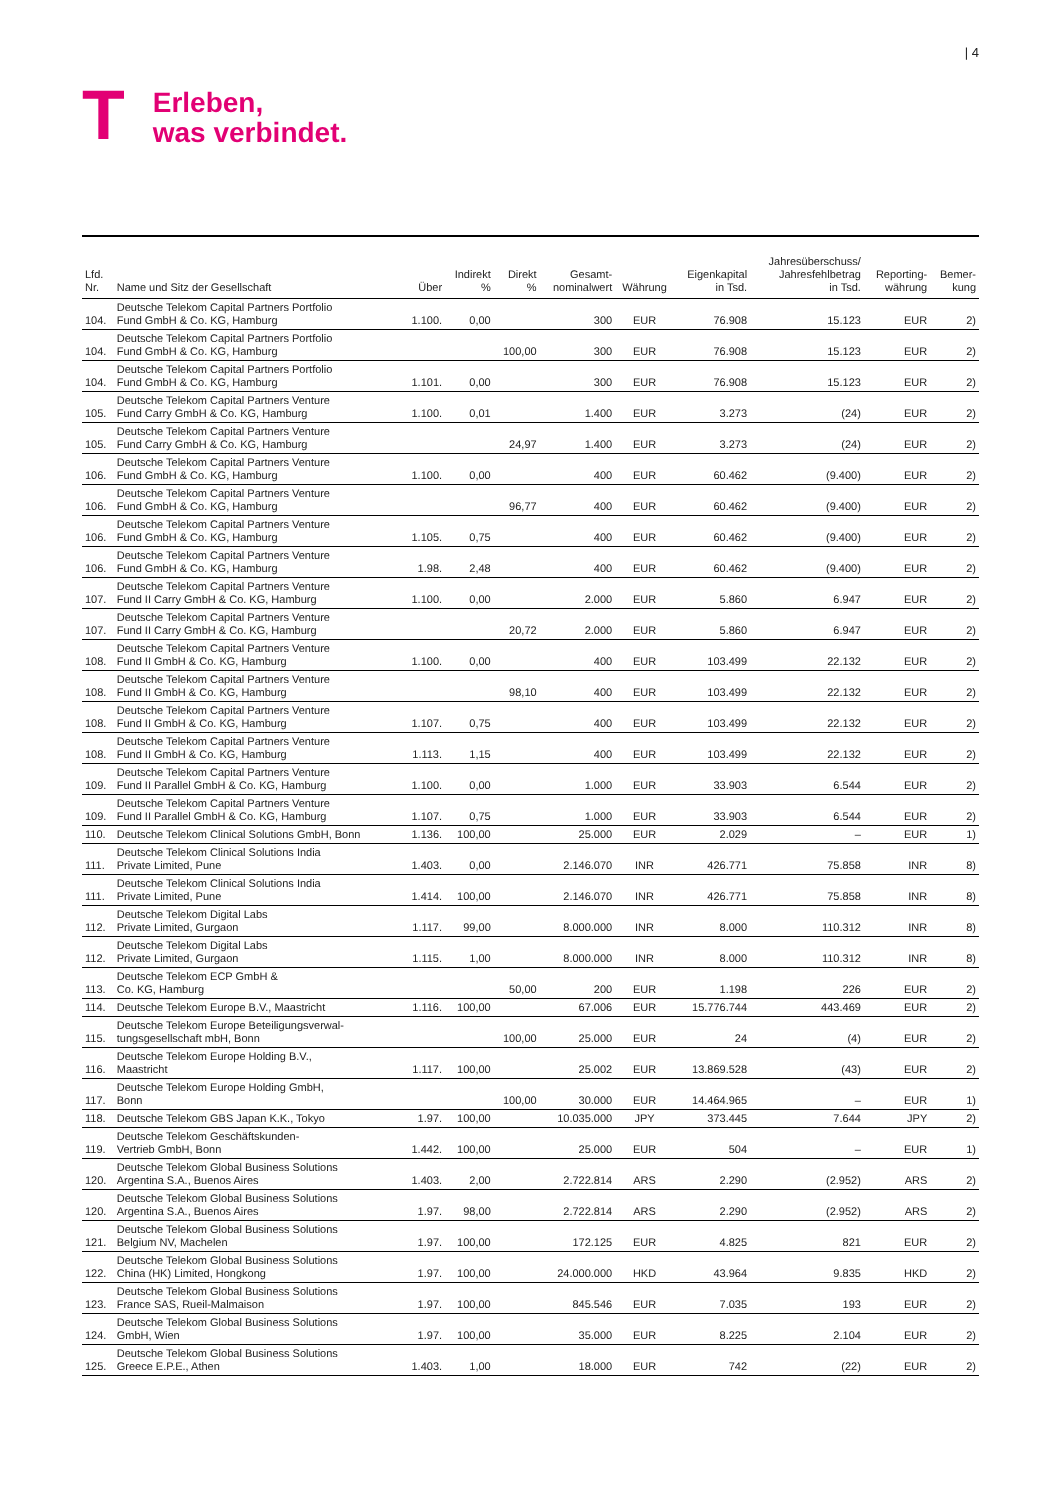T
Erleben,
was verbindet.
| 4
| Lfd. Nr. | Name und Sitz der Gesellschaft | Über | Indirekt % | Direkt % | Gesamt- nominalwert | Währung | Eigenkapital in Tsd. | Jahresüberschuss/ Jahresfehlbetrag in Tsd. | Reporting- währung | Bemer- kung |
| --- | --- | --- | --- | --- | --- | --- | --- | --- | --- | --- |
| 104. | Deutsche Telekom Capital Partners Portfolio Fund GmbH & Co. KG, Hamburg | 1.100. | 0,00 | | 300 | EUR | 76.908 | 15.123 | EUR | 2) |
| 104. | Deutsche Telekom Capital Partners Portfolio Fund GmbH & Co. KG, Hamburg | | | 100,00 | 300 | EUR | 76.908 | 15.123 | EUR | 2) |
| 104. | Deutsche Telekom Capital Partners Portfolio Fund GmbH & Co. KG, Hamburg | 1.101. | 0,00 | | 300 | EUR | 76.908 | 15.123 | EUR | 2) |
| 105. | Deutsche Telekom Capital Partners Venture Fund Carry GmbH & Co. KG, Hamburg | 1.100. | 0,01 | | 1.400 | EUR | 3.273 | (24) | EUR | 2) |
| 105. | Deutsche Telekom Capital Partners Venture Fund Carry GmbH & Co. KG, Hamburg | | | 24,97 | 1.400 | EUR | 3.273 | (24) | EUR | 2) |
| 106. | Deutsche Telekom Capital Partners Venture Fund GmbH & Co. KG, Hamburg | 1.100. | 0,00 | | 400 | EUR | 60.462 | (9.400) | EUR | 2) |
| 106. | Deutsche Telekom Capital Partners Venture Fund GmbH & Co. KG, Hamburg | | | 96,77 | 400 | EUR | 60.462 | (9.400) | EUR | 2) |
| 106. | Deutsche Telekom Capital Partners Venture Fund GmbH & Co. KG, Hamburg | 1.105. | 0,75 | | 400 | EUR | 60.462 | (9.400) | EUR | 2) |
| 106. | Deutsche Telekom Capital Partners Venture Fund GmbH & Co. KG, Hamburg | 1.98. | 2,48 | | 400 | EUR | 60.462 | (9.400) | EUR | 2) |
| 107. | Deutsche Telekom Capital Partners Venture Fund II Carry GmbH & Co. KG, Hamburg | 1.100. | 0,00 | | 2.000 | EUR | 5.860 | 6.947 | EUR | 2) |
| 107. | Deutsche Telekom Capital Partners Venture Fund II Carry GmbH & Co. KG, Hamburg | | | 20,72 | 2.000 | EUR | 5.860 | 6.947 | EUR | 2) |
| 108. | Deutsche Telekom Capital Partners Venture Fund II GmbH & Co. KG, Hamburg | 1.100. | 0,00 | | 400 | EUR | 103.499 | 22.132 | EUR | 2) |
| 108. | Deutsche Telekom Capital Partners Venture Fund II GmbH & Co. KG, Hamburg | | | 98,10 | 400 | EUR | 103.499 | 22.132 | EUR | 2) |
| 108. | Deutsche Telekom Capital Partners Venture Fund II GmbH & Co. KG, Hamburg | 1.107. | 0,75 | | 400 | EUR | 103.499 | 22.132 | EUR | 2) |
| 108. | Deutsche Telekom Capital Partners Venture Fund II GmbH & Co. KG, Hamburg | 1.113. | 1,15 | | 400 | EUR | 103.499 | 22.132 | EUR | 2) |
| 109. | Deutsche Telekom Capital Partners Venture Fund II Parallel GmbH & Co. KG, Hamburg | 1.100. | 0,00 | | 1.000 | EUR | 33.903 | 6.544 | EUR | 2) |
| 109. | Deutsche Telekom Capital Partners Venture Fund II Parallel GmbH & Co. KG, Hamburg | 1.107. | 0,75 | | 1.000 | EUR | 33.903 | 6.544 | EUR | 2) |
| 110. | Deutsche Telekom Clinical Solutions GmbH, Bonn | 1.136. | 100,00 | | 25.000 | EUR | 2.029 | – | EUR | 1) |
| 111. | Deutsche Telekom Clinical Solutions India Private Limited, Pune | 1.403. | 0,00 | | 2.146.070 | INR | 426.771 | 75.858 | INR | 8) |
| 111. | Deutsche Telekom Clinical Solutions India Private Limited, Pune | 1.414. | 100,00 | | 2.146.070 | INR | 426.771 | 75.858 | INR | 8) |
| 112. | Deutsche Telekom Digital Labs Private Limited, Gurgaon | 1.117. | 99,00 | | 8.000.000 | INR | 8.000 | 110.312 | INR | 8) |
| 112. | Deutsche Telekom Digital Labs Private Limited, Gurgaon | 1.115. | 1,00 | | 8.000.000 | INR | 8.000 | 110.312 | INR | 8) |
| 113. | Deutsche Telekom ECP GmbH & Co. KG, Hamburg | | | 50,00 | 200 | EUR | 1.198 | 226 | EUR | 2) |
| 114. | Deutsche Telekom Europe B.V., Maastricht | 1.116. | 100,00 | | 67.006 | EUR | 15.776.744 | 443.469 | EUR | 2) |
| 115. | Deutsche Telekom Europe Beteiligungsverwal- tungsgesellschaft mbH, Bonn | | | 100,00 | 25.000 | EUR | 24 | (4) | EUR | 2) |
| 116. | Deutsche Telekom Europe Holding B.V., Maastricht | 1.117. | 100,00 | | 25.002 | EUR | 13.869.528 | (43) | EUR | 2) |
| 117. | Deutsche Telekom Europe Holding GmbH, Bonn | | | 100,00 | 30.000 | EUR | 14.464.965 | – | EUR | 1) |
| 118. | Deutsche Telekom GBS Japan K.K., Tokyo | 1.97. | 100,00 | | 10.035.000 | JPY | 373.445 | 7.644 | JPY | 2) |
| 119. | Deutsche Telekom Geschäftskunden- Vertrieb GmbH, Bonn | 1.442. | 100,00 | | 25.000 | EUR | 504 | – | EUR | 1) |
| 120. | Deutsche Telekom Global Business Solutions Argentina S.A., Buenos Aires | 1.403. | 2,00 | | 2.722.814 | ARS | 2.290 | (2.952) | ARS | 2) |
| 120. | Deutsche Telekom Global Business Solutions Argentina S.A., Buenos Aires | 1.97. | 98,00 | | 2.722.814 | ARS | 2.290 | (2.952) | ARS | 2) |
| 121. | Deutsche Telekom Global Business Solutions Belgium NV, Machelen | 1.97. | 100,00 | | 172.125 | EUR | 4.825 | 821 | EUR | 2) |
| 122. | Deutsche Telekom Global Business Solutions China (HK) Limited, Hongkong | 1.97. | 100,00 | | 24.000.000 | HKD | 43.964 | 9.835 | HKD | 2) |
| 123. | Deutsche Telekom Global Business Solutions France SAS, Rueil-Malmaison | 1.97. | 100,00 | | 845.546 | EUR | 7.035 | 193 | EUR | 2) |
| 124. | Deutsche Telekom Global Business Solutions GmbH, Wien | 1.97. | 100,00 | | 35.000 | EUR | 8.225 | 2.104 | EUR | 2) |
| 125. | Deutsche Telekom Global Business Solutions Greece E.P.E., Athen | 1.403. | 1,00 | | 18.000 | EUR | 742 | (22) | EUR | 2) |